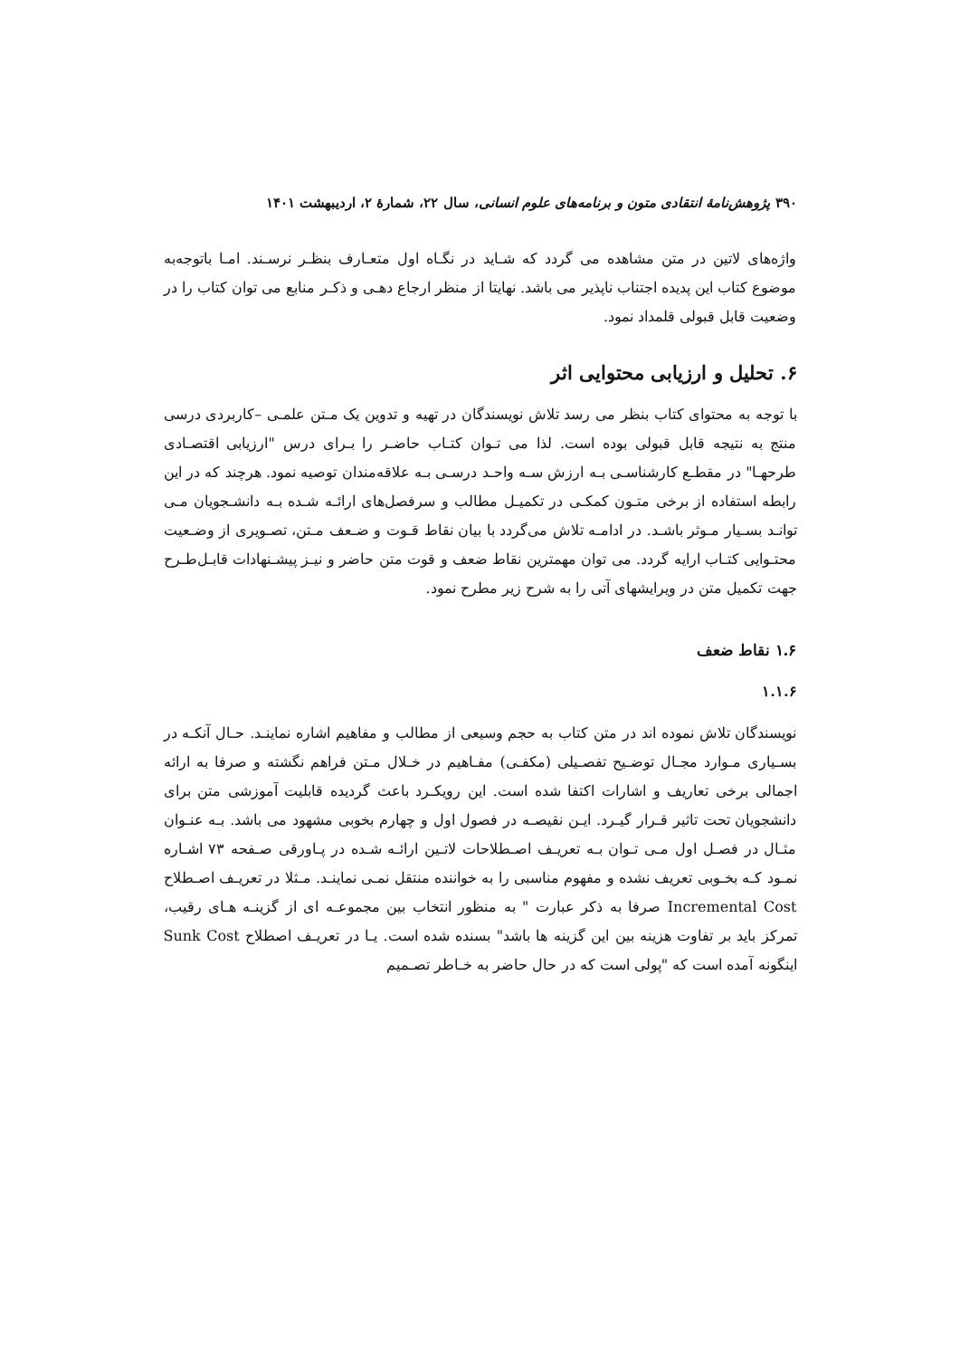۳۹۰ پژوهش‌نامهٔ انتقادی متون و برنامه‌های علوم انسانی، سال ۲۲، شمارهٔ ۲، اردیبهشت ۱۴۰۱
واژه‌های لاتین در متن مشاهده می گردد که شـاید در نگـاه اول متعـارف بنظـر نرسـند. امـا باتوجه‌به موضوع کتاب این پدیده اجتناب ناپذیر می باشد. نهایتا از منظر ارجاع دهـی و ذکـر منابع می توان کتاب را در وضعیت قابل قبولی قلمداد نمود.
۶. تحلیل و ارزیابی محتوایی اثر
با توجه به محتوای کتاب بنظر می رسد تلاش نویسندگان در تهیه و تدوین یک مـتن علمـی –کاربردی درسی منتج به نتیجه قابل قبولی بوده است. لذا می تـوان کتـاب حاضـر را بـرای درس "ارزیابی اقتصـادی طرحهـا" در مقطـع کارشناسـی بـه ارزش سـه واحـد درسـی بـه علاقه‌مندان توصیه نمود. هرچند که در این رابطه استفاده از برخی متـون کمکـی در تکمیـل مطالب و سرفصل‌های ارائـه شـده بـه دانشـجویان مـی توانـد بسـیار مـوثر باشـد. در ادامـه تلاش می‌گردد با بیان نقاط قـوت و ضـعف مـتن، تصـویری از وضـعیت محتـوایی کتـاب ارایه گردد. می توان مهمترین نقاط ضعف و قوت متن حاضر و نیـز پیشـنهادات قابـل‌طـرح جهت تکمیل متن در ویرایشهای آتی را به شرح زیر مطرح نمود.
۱.۶ نقاط ضعف
۱.۱.۶
نویسندگان تلاش نموده اند در متن کتاب به حجم وسیعی از مطالب و مفاهیم اشاره نماینـد. حـال آنکـه در بسـیاری مـوارد مجـال توضـیح تفصـیلی (مکفـی) مفـاهیم در خـلال مـتن فراهم نگشته و صرفا به ارائه اجمالی برخی تعاریف و اشارات اکتفا شده است. این رویکـرد باعث گردیده قابلیت آموزشی متن برای دانشجویان تحت تاثیر قـرار گیـرد. ایـن نقیصـه در فصول اول و چهارم بخوبی مشهود می باشد. بـه عنـوان مثـال در فصـل اول مـی تـوان بـه تعریـف اصـطلاحات لاتـین ارائـه شـده در پـاورقی صـفحه ۷۳ اشـاره نمـود کـه بخـوبی تعریف نشده و مفهوم مناسبی را به خواننده منتقل نمـی نماینـد. مـثلا در تعریـف اصـطلاح Incremental Cost صرفا به ذکر عبارت " به منظور انتخاب بین مجموعـه ای از گزینـه هـای رقیب، تمرکز باید بر تفاوت هزینه بین این گزینه ها باشد" بسنده شده است. یـا در تعریـف اصطلاح Sunk Cost اینگونه آمده است که "پولی است که در حال حاضر به خـاطر تصـمیم